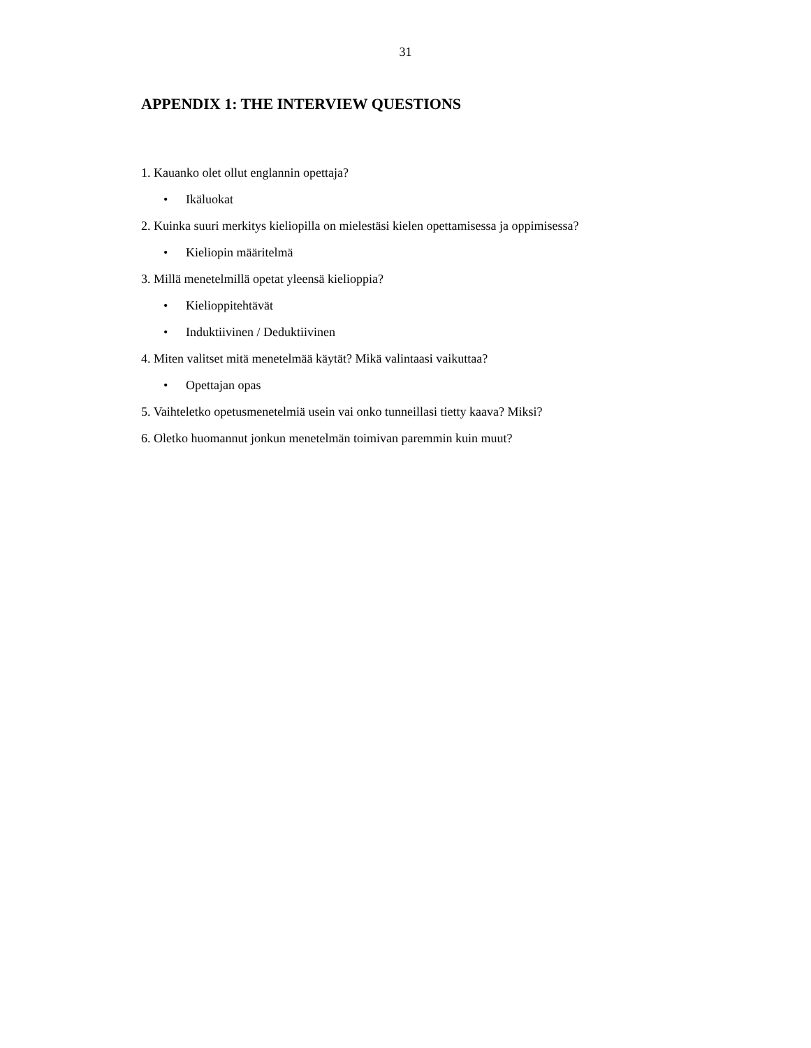31
APPENDIX 1: THE INTERVIEW QUESTIONS
1. Kauanko olet ollut englannin opettaja?
• Ikäluokat
2. Kuinka suuri merkitys kieliopilla on mielestäsi kielen opettamisessa ja oppimisessa?
• Kieliopin määritelmä
3. Millä menetelmillä opetat yleensä kielioppia?
• Kielioppitehtävät
• Induktiivinen / Deduktiivinen
4. Miten valitset mitä menetelmää käytät? Mikä valintaasi vaikuttaa?
• Opettajan opas
5. Vaihteletko opetusmenetelmiä usein vai onko tunneillasi tietty kaava? Miksi?
6. Oletko huomannut jonkun menetelmän toimivan paremmin kuin muut?